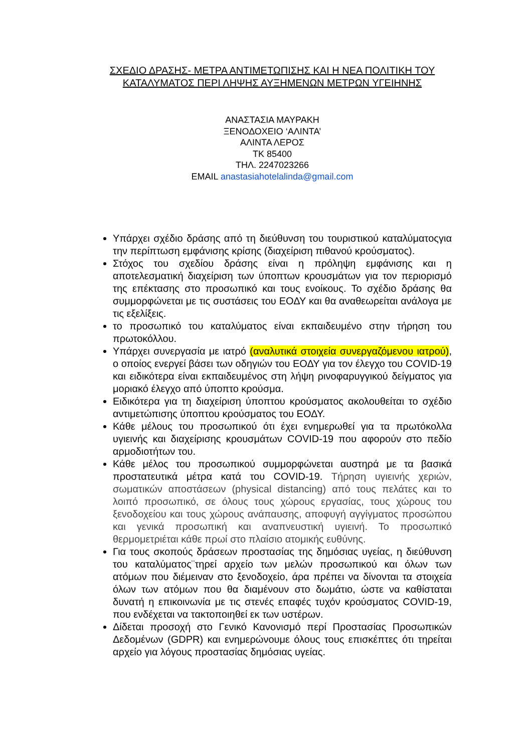ΣΧΕΔΙΟ ΔΡΑΣΗΣ- ΜΕΤΡΑ ΑΝΤΙΜΕΤΩΠΙΣΗΣ ΚΑΙ Η ΝΕΑ ΠΟΛΙΤΙΚΗ ΤΟΥ ΚΑΤΑΛΥΜΑΤΟΣ ΠΕΡΙ ΛΗΨΗΣ ΑΥΞΗΜΕΝΩΝ ΜΕΤΡΩΝ ΥΓΕΙΗΝΗΣ
ΑΝΑΣΤΑΣΙΑ ΜΑΥΡΑΚΗ
ΞΕΝΟΔΟΧΕΙΟ ‘ΑΛΙΝΤΑ’
ΑΛΙΝΤΑ ΛΕΡΟΣ
ΤΚ 85400
ΤΗΛ. 2247023266
EMAIL anastasiahotelalinda@gmail.com
Υπάρχει σχέδιο δράσης από τη διεύθυνση του τουριστικού καταλύματοςγια την περίπτωση εμφάνισης κρίσης (διαχείριση πιθανού κρούσματος).
Στόχος του σχεδίου δράσης είναι η πρόληψη εμφάνισης και η αποτελεσματική διαχείριση των ύποπτων κρουσμάτων για τον περιορισμό της επέκτασης στο προσωπικό και τους ενοίκους. Το σχέδιο δράσης θα συμμορφώνεται με τις συστάσεις του ΕΟΔΥ και θα αναθεωρείται ανάλογα με τις εξελίξεις.
το προσωπικό του καταλύματος είναι εκπαιδευμένο στην τήρηση του πρωτοκόλλου.
Υπάρχει συνεργασία με ιατρό (αναλυτικά στοιχεία συνεργαζόμενου ιατρού), ο οποίος ενεργεί βάσει των οδηγιών του ΕΟΔΥ για τον έλεγχο του COVID-19 και ειδικότερα είναι εκπαιδευμένος στη λήψη ρινοφαρυγγικού δείγματος για μοριακό έλεγχο από ύποπτο κρούσμα.
Ειδικότερα για τη διαχείριση ύποπτου κρούσματος ακολουθείται το σχέδιο αντιμετώπισης ύποπτου κρούσματος του ΕΟΔΥ.
Κάθε μέλους του προσωπικού ότι έχει ενημερωθεί για τα πρωτόκολλα υγιεινής και διαχείρισης κρουσμάτων COVID-19 που αφορούν στο πεδίο αρμοδιοτήτων του.
Κάθε μέλος του προσωπικού συμμορφώνεται αυστηρά με τα βασικά προστατευτικά μέτρα κατά του COVID-19. Τήρηση υγιεινής χεριών, σωματικών αποστάσεων (physical distancing) από τους πελάτες και το λοιπό προσωπικό, σε όλους τους χώρους εργασίας, τους χώρους του ξενοδοχείου και τους χώρους ανάπαυσης, αποφυγή αγγίγματος προσώπου και γενικά προσωπική και αναπνευστική υγιεινή. Το προσωπικό θερμομετριέται κάθε πρωί στο πλαίσιο ατομικής ευθύνης.
Για τους σκοπούς δράσεων προστασίας της δημόσιας υγείας, η διεύθυνση του καταλύματος¨τηρεί αρχείο των μελών προσωπικού και όλων των ατόμων που διέμειναν στο ξενοδοχείο, άρα πρέπει να δίνονται τα στοιχεία όλων των ατόμων που θα διαμένουν στο δωμάτιο, ώστε να καθίσταται δυνατή η επικοινωνία με τις στενές επαφές τυχόν κρούσματος COVID-19, που ενδέχεται να τακτοποιηθεί εκ των υστέρων.
Δίδεται προσοχή στο Γενικό Κανονισμό περί Προστασίας Προσωπικών Δεδομένων (GDPR) και ενημερώνουμε όλους τους επισκέπτες ότι τηρείται αρχείο για λόγους προστασίας δημόσιας υγείας.